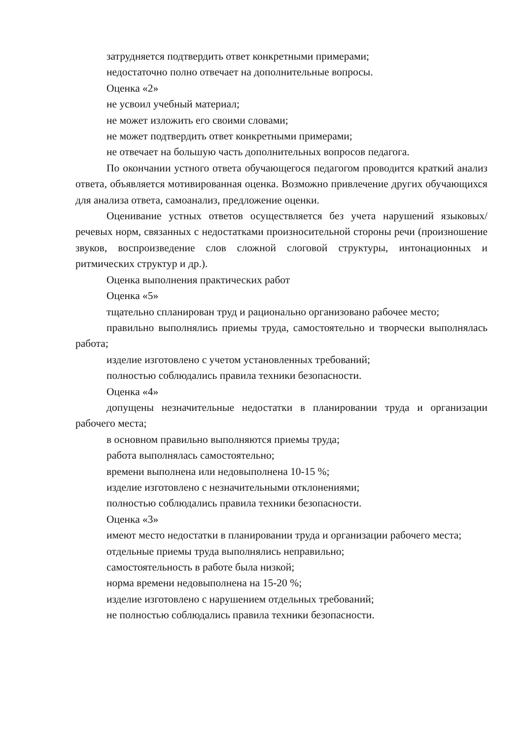затрудняется подтвердить ответ конкретными примерами;
недостаточно полно отвечает на дополнительные вопросы.
Оценка «2»
не усвоил учебный материал;
не может изложить его своими словами;
не может подтвердить ответ конкретными примерами;
не отвечает на большую часть дополнительных вопросов педагога.
По окончании устного ответа обучающегося педагогом проводится краткий анализ ответа, объявляется мотивированная оценка. Возможно привлечение других обучающихся для анализа ответа, самоанализ, предложение оценки.
Оценивание устных ответов осуществляется без учета нарушений языковых/ речевых норм, связанных с недостатками произносительной стороны речи (произношение звуков, воспроизведение слов сложной слоговой структуры, интонационных и ритмических структур и др.).
Оценка выполнения практических работ
Оценка «5»
тщательно спланирован труд и рационально организовано рабочее место;
правильно выполнялись приемы труда, самостоятельно и творчески выполнялась работа;
изделие изготовлено с учетом установленных требований;
полностью соблюдались правила техники безопасности.
Оценка «4»
допущены незначительные недостатки в планировании труда и организации рабочего места;
в основном правильно выполняются приемы труда;
работа выполнялась самостоятельно;
времени выполнена или недовыполнена 10-15 %;
изделие изготовлено с незначительными отклонениями;
полностью соблюдались правила техники безопасности.
Оценка «3»
имеют место недостатки в планировании труда и организации рабочего места;
отдельные приемы труда выполнялись неправильно;
самостоятельность в работе была низкой;
норма времени недовыполнена на 15-20 %;
изделие изготовлено с нарушением отдельных требований;
не полностью соблюдались правила техники безопасности.